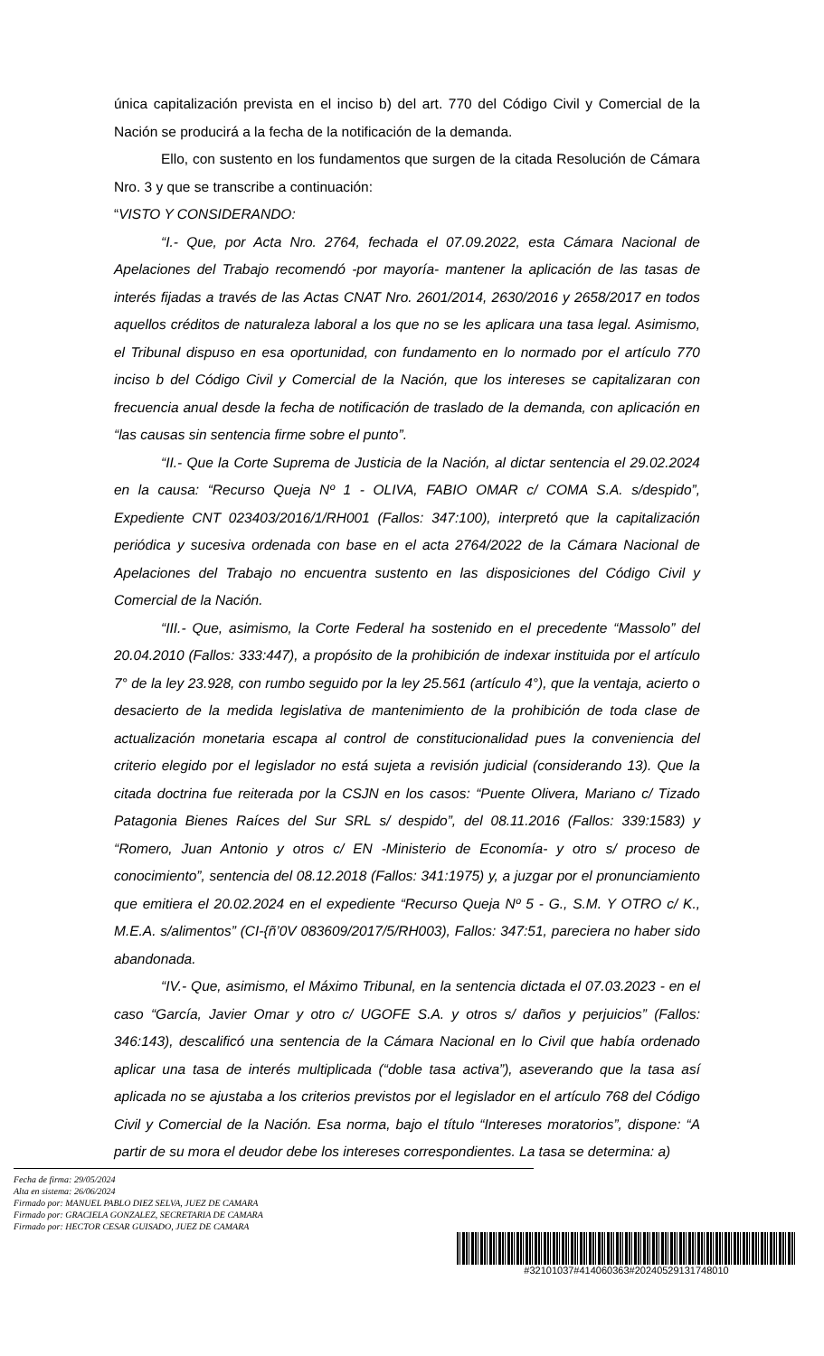única capitalización prevista en el inciso b) del art. 770 del Código Civil y Comercial de la Nación se producirá a la fecha de la notificación de la demanda.
Ello, con sustento en los fundamentos que surgen de la citada Resolución de Cámara Nro. 3 y que se transcribe a continuación:
“VISTO Y CONSIDERANDO:
“I.- Que, por Acta Nro. 2764, fechada el 07.09.2022, esta Cámara Nacional de Apelaciones del Trabajo recomendó -por mayoría- mantener la aplicación de las tasas de interés fijadas a través de las Actas CNAT Nro. 2601/2014, 2630/2016 y 2658/2017 en todos aquellos créditos de naturaleza laboral a los que no se les aplicara una tasa legal. Asimismo, el Tribunal dispuso en esa oportunidad, con fundamento en lo normado por el artículo 770 inciso b del Código Civil y Comercial de la Nación, que los intereses se capitalizaran con frecuencia anual desde la fecha de notificación de traslado de la demanda, con aplicación en “las causas sin sentencia firme sobre el punto”.
“II.- Que la Corte Suprema de Justicia de la Nación, al dictar sentencia el 29.02.2024 en la causa: “Recurso Queja Nº 1 - OLIVA, FABIO OMAR c/ COMA S.A. s/despido”, Expediente CNT 023403/2016/1/RH001 (Fallos: 347:100), interpretó que la capitalización periódica y sucesiva ordenada con base en el acta 2764/2022 de la Cámara Nacional de Apelaciones del Trabajo no encuentra sustento en las disposiciones del Código Civil y Comercial de la Nación.
“III.- Que, asimismo, la Corte Federal ha sostenido en el precedente “Massolo” del 20.04.2010 (Fallos: 333:447), a propósito de la prohibición de indexar instituida por el artículo 7° de la ley 23.928, con rumbo seguido por la ley 25.561 (artículo 4°), que la ventaja, acierto o desacierto de la medida legislativa de mantenimiento de la prohibición de toda clase de actualización monetaria escapa al control de constitucionalidad pues la conveniencia del criterio elegido por el legislador no está sujeta a revisión judicial (considerando 13). Que la citada doctrina fue reiterada por la CSJN en los casos: “Puente Olivera, Mariano c/ Tizado Patagonia Bienes Raíces del Sur SRL s/ despido”, del 08.11.2016 (Fallos: 339:1583) y “Romero, Juan Antonio y otros c/ EN -Ministerio de Economía- y otro s/ proceso de conocimiento”, sentencia del 08.12.2018 (Fallos: 341:1975) y, a juzgar por el pronunciamiento que emitiera el 20.02.2024 en el expediente “Recurso Queja Nº 5 - G., S.M. Y OTRO c/ K., M.E.A. s/alimentos” (CI-{ñ’0V 083609/2017/5/RH003), Fallos: 347:51, pareciera no haber sido abandonada.
“IV.- Que, asimismo, el Máximo Tribunal, en la sentencia dictada el 07.03.2023 - en el caso “García, Javier Omar y otro c/ UGOFE S.A. y otros s/ daños y perjuicios” (Fallos: 346:143), descalificó una sentencia de la Cámara Nacional en lo Civil que había ordenado aplicar una tasa de interés multiplicada (“doble tasa activa”), aseverando que la tasa así aplicada no se ajustaba a los criterios previstos por el legislador en el artículo 768 del Código Civil y Comercial de la Nación. Esa norma, bajo el título “Intereses moratorios”, dispone: “A partir de su mora el deudor debe los intereses correspondientes. La tasa se determina: a)
Fecha de firma: 29/05/2024
Alta en sistema: 26/06/2024
Firmado por: MANUEL PABLO DIEZ SELVA, JUEZ DE CAMARA
Firmado por: GRACIELA GONZALEZ, SECRETARIA DE CAMARA
Firmado por: HECTOR CESAR GUISADO, JUEZ DE CAMARA
#32101037#414060363#20240529131748010